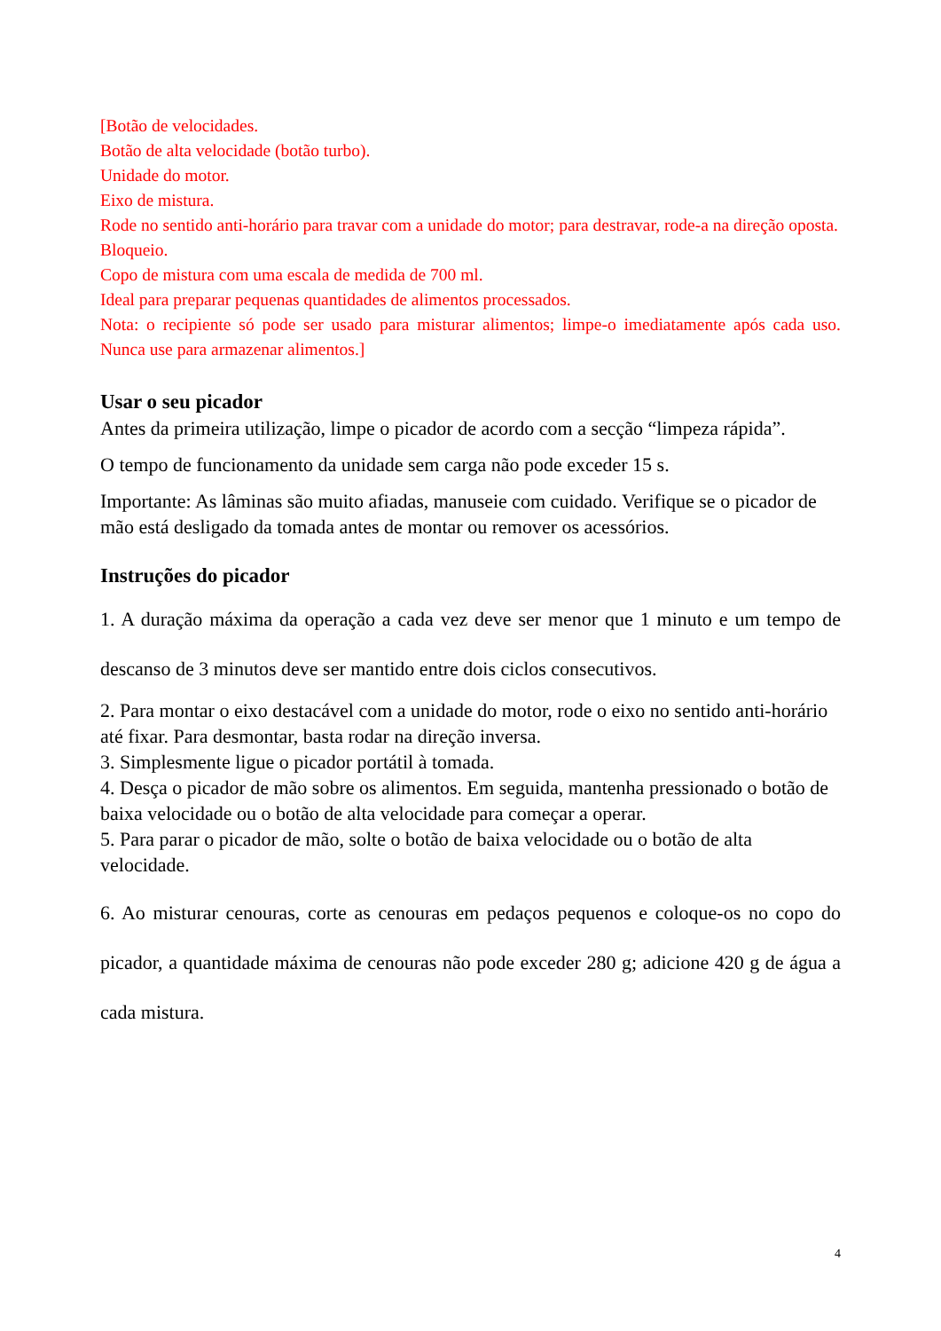[Botão de velocidades.
Botão de alta velocidade (botão turbo).
Unidade do motor.
Eixo de mistura.
Rode no sentido anti-horário para travar com a unidade do motor; para destravar, rode-a na direção oposta.
Bloqueio.
Copo de mistura com uma escala de medida de 700 ml.
Ideal para preparar pequenas quantidades de alimentos processados.
Nota: o recipiente só pode ser usado para misturar alimentos; limpe-o imediatamente após cada uso. Nunca use para armazenar alimentos.]
Usar o seu picador
Antes da primeira utilização, limpe o picador de acordo com a secção “limpeza rápida”.
O tempo de funcionamento da unidade sem carga não pode exceder 15 s.
Importante: As lâminas são muito afiadas, manuseie com cuidado. Verifique se o picador de mão está desligado da tomada antes de montar ou remover os acessórios.
Instruções do picador
1. A duração máxima da operação a cada vez deve ser menor que 1 minuto e um tempo de descanso de 3 minutos deve ser mantido entre dois ciclos consecutivos.
2. Para montar o eixo destacável com a unidade do motor, rode o eixo no sentido anti-horário até fixar. Para desmontar, basta rodar na direção inversa.
3. Simplesmente ligue o picador portátil à tomada.
4. Desça o picador de mão sobre os alimentos. Em seguida, mantenha pressionado o botão de baixa velocidade ou o botão de alta velocidade para começar a operar.
5. Para parar o picador de mão, solte o botão de baixa velocidade ou o botão de alta velocidade.
6. Ao misturar cenouras, corte as cenouras em pedaços pequenos e coloque-os no copo do picador, a quantidade máxima de cenouras não pode exceder 280 g; adicione 420 g de água a cada mistura.
4